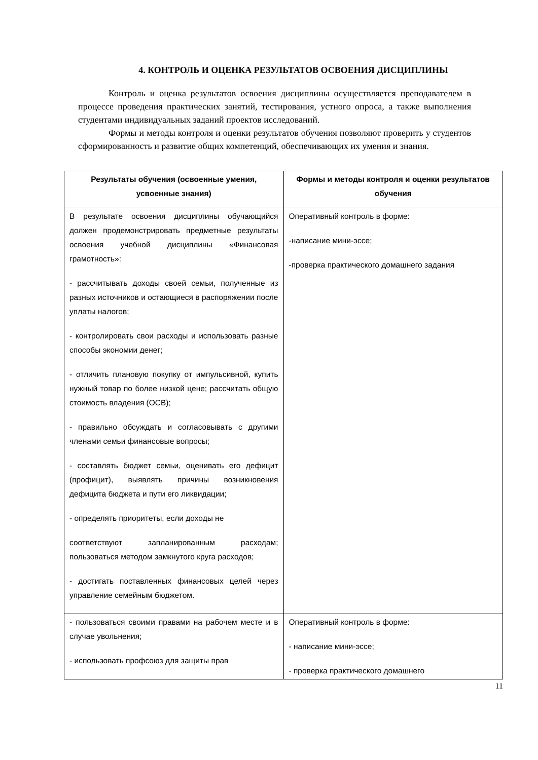4. КОНТРОЛЬ И ОЦЕНКА РЕЗУЛЬТАТОВ ОСВОЕНИЯ ДИСЦИПЛИНЫ
Контроль и оценка результатов освоения дисциплины осуществляется преподавателем в процессе проведения практических занятий, тестирования, устного опроса, а также выполнения студентами индивидуальных заданий проектов исследований.
Формы и методы контроля и оценки результатов обучения позволяют проверить у студентов сформированность и развитие общих компетенций, обеспечивающих их умения и знания.
| Результаты обучения (освоенные умения, усвоенные знания) | Формы и методы контроля и оценки результатов обучения |
| --- | --- |
| В результате освоения дисциплины обучающийся должен продемонстрировать предметные результаты освоения учебной дисциплины «Финансовая грамотность»: - рассчитывать доходы своей семьи, полученные из разных источников и остающиеся в распоряжении после уплаты налогов; - контролировать свои расходы и использовать разные способы экономии денег; - отличить плановую покупку от импульсивной, купить нужный товар по более низкой цене; рассчитать общую стоимость владения (ОСВ); - правильно обсуждать и согласовывать с другими членами семьи финансовые вопросы; - составлять бюджет семьи, оценивать его дефицит (профицит), выявлять причины возникновения дефицита бюджета и пути его ликвидации; - определять приоритеты, если доходы не соответствуют запланированным расходам; пользоваться методом замкнутого круга расходов; - достигать поставленных финансовых целей через управление семейным бюджетом. | Оперативный контроль в форме: -написание мини-эссе; -проверка практического домашнего задания |
| - пользоваться своими правами на рабочем месте и в случае увольнения; - использовать профсоюз для защиты прав | Оперативный контроль в форме: - написание мини-эссе; - проверка практического домашнего |
11